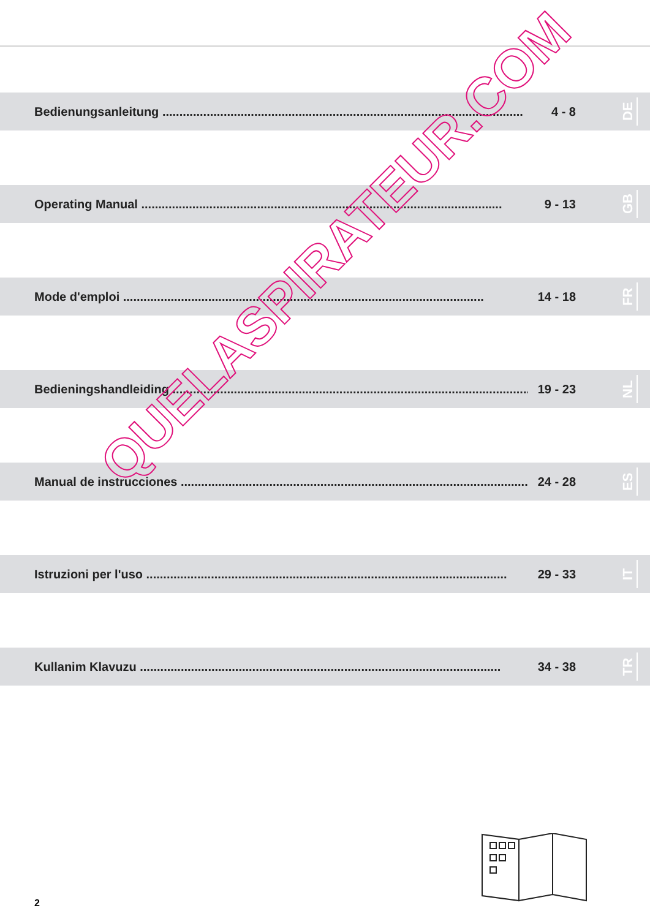Bedienungsanleitung .......................................................................................................... 4 - 8
DE
Operating Manual .......................................................................................................... 9 - 13
GB
Mode d'emploi .......................................................................................................... 14 - 18
FR
Bedieningshandleiding .......................................................................................................... 19 - 23
NL
Manual de instrucciones .......................................................................................................... 24 - 28
ES
Istruzioni per l'uso .......................................................................................................... 29 - 33
IT
Kullanim Klavuzu .......................................................................................................... 34 - 38
TR
QUELASPIRATEUR.COM
2